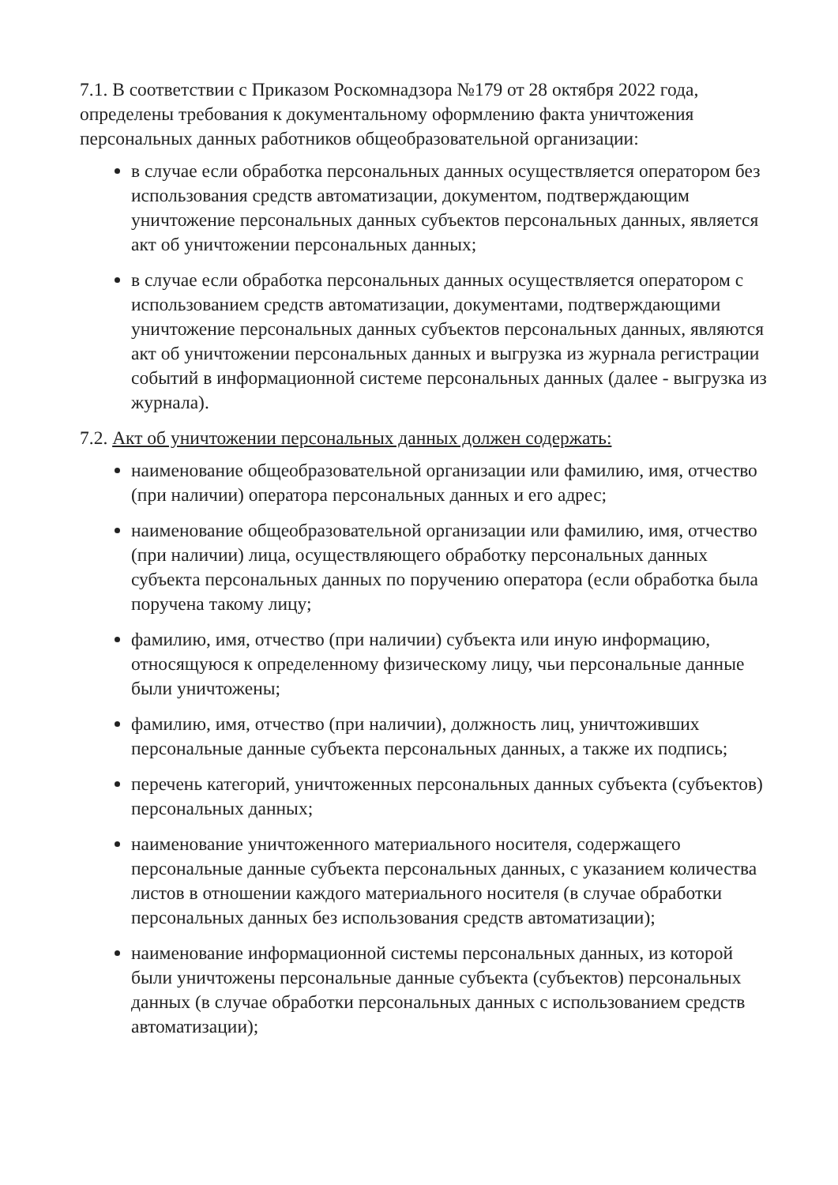7.1. В соответствии с Приказом Роскомнадзора №179 от 28 октября 2022 года, определены требования к документальному оформлению факта уничтожения персональных данных работников общеобразовательной организации:
в случае если обработка персональных данных осуществляется оператором без использования средств автоматизации, документом, подтверждающим уничтожение персональных данных субъектов персональных данных, является акт об уничтожении персональных данных;
в случае если обработка персональных данных осуществляется оператором с использованием средств автоматизации, документами, подтверждающими уничтожение персональных данных субъектов персональных данных, являются акт об уничтожении персональных данных и выгрузка из журнала регистрации событий в информационной системе персональных данных (далее - выгрузка из журнала).
7.2. Акт об уничтожении персональных данных должен содержать:
наименование общеобразовательной организации или фамилию, имя, отчество (при наличии) оператора персональных данных и его адрес;
наименование общеобразовательной организации или фамилию, имя, отчество (при наличии) лица, осуществляющего обработку персональных данных субъекта персональных данных по поручению оператора (если обработка была поручена такому лицу;
фамилию, имя, отчество (при наличии) субъекта или иную информацию, относящуюся к определенному физическому лицу, чьи персональные данные были уничтожены;
фамилию, имя, отчество (при наличии), должность лиц, уничтоживших персональные данные субъекта персональных данных, а также их подпись;
перечень категорий, уничтоженных персональных данных субъекта (субъектов) персональных данных;
наименование уничтоженного материального носителя, содержащего персональные данные субъекта персональных данных, с указанием количества листов в отношении каждого материального носителя (в случае обработки персональных данных без использования средств автоматизации);
наименование информационной системы персональных данных, из которой были уничтожены персональные данные субъекта (субъектов) персональных данных (в случае обработки персональных данных с использованием средств автоматизации);